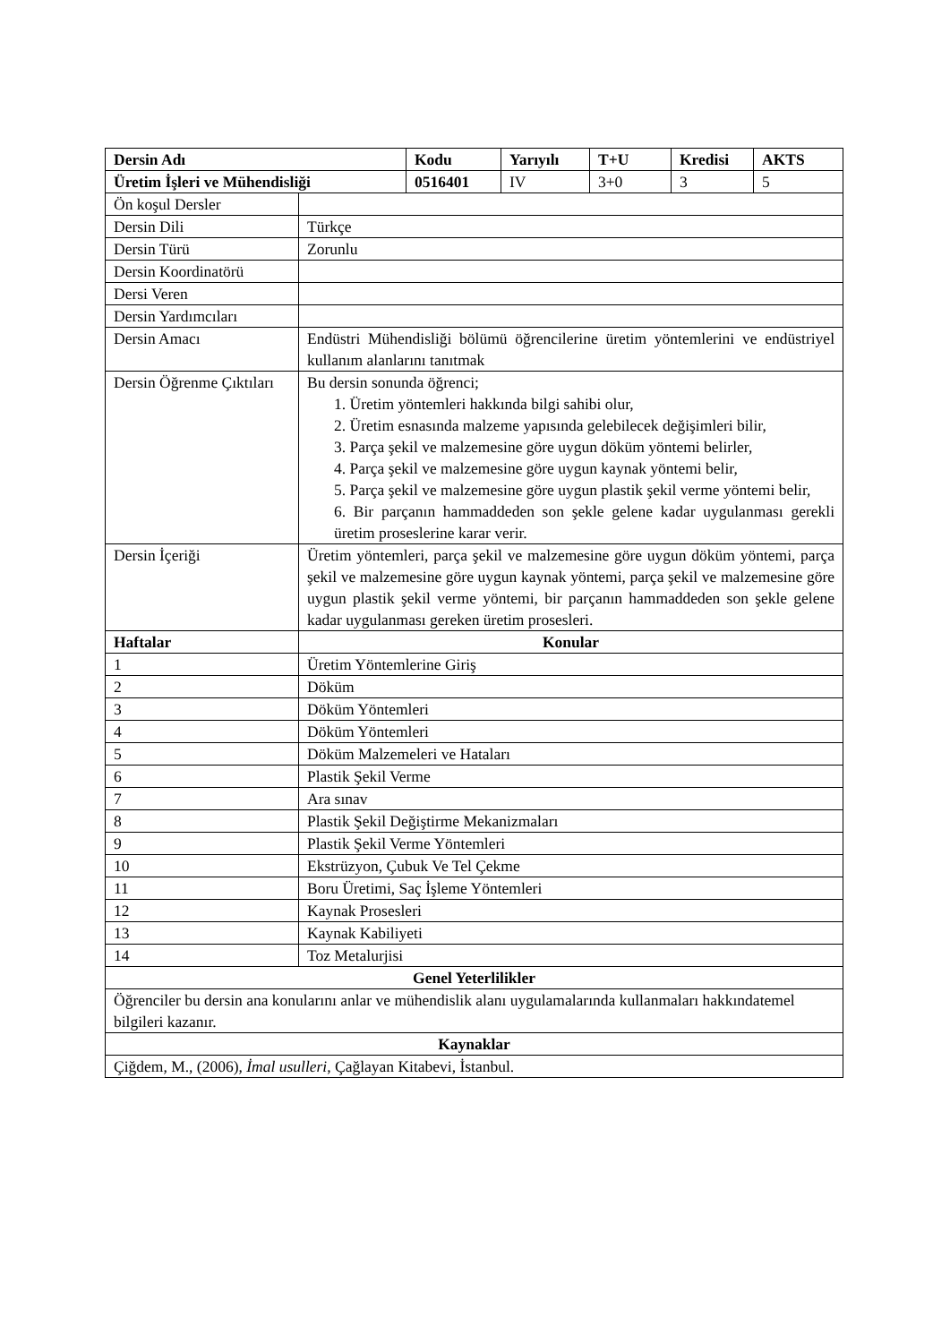| Dersin Adı | | Kodu | Yarıyılı | T+U | Kredisi | AKTS |
| --- | --- | --- | --- | --- | --- | --- |
| Üretim İşleri ve Mühendisliği | | 0516401 | IV | 3+0 | 3 | 5 |
| Ön koşul Dersler | | | | | | |
| Dersin Dili | Türkçe | | | | | |
| Dersin Türü | Zorunlu | | | | | |
| Dersin Koordinatörü | | | | | | |
| Dersi Veren | | | | | | |
| Dersin Yardımcıları | | | | | | |
| Dersin Amacı | Endüstri Mühendisliği bölümü öğrencilerine üretim yöntemlerini ve endüstriyel kullanım alanlarını tanıtmak | | | | | |
| Dersin Öğrenme Çıktıları | Bu dersin sonunda öğrenci; 1. Üretim yöntemleri hakkında bilgi sahibi olur, 2. Üretim esnasında malzeme yapısında gelebilecek değişimleri bilir, 3. Parça şekil ve malzemesine göre uygun döküm yöntemi belirler, 4. Parça şekil ve malzemesine göre uygun kaynak yöntemi belir, 5. Parça şekil ve malzemesine göre uygun plastik şekil verme yöntemi belir, 6. Bir parçanın hammaddeden son şekle gelene kadar uygulanması gerekli üretim proseslerine karar verir. | | | | | |
| Dersin İçeriği | Üretim yöntemleri, parça şekil ve malzemesine göre uygun döküm yöntemi, parça şekil ve malzemesine göre uygun kaynak yöntemi, parça şekil ve malzemesine göre uygun plastik şekil verme yöntemi, bir parçanın hammaddeden son şekle gelene kadar uygulanması gereken üretim prosesleri. | | | | | |
| Haftalar | Konular | | | | | |
| 1 | Üretim Yöntemlerine Giriş | | | | | |
| 2 | Döküm | | | | | |
| 3 | Döküm Yöntemleri | | | | | |
| 4 | Döküm Yöntemleri | | | | | |
| 5 | Döküm Malzemeleri ve Hataları | | | | | |
| 6 | Plastik Şekil Verme | | | | | |
| 7 | Ara sınav | | | | | |
| 8 | Plastik Şekil Değiştirme Mekanizmaları | | | | | |
| 9 | Plastik Şekil Verme Yöntemleri | | | | | |
| 10 | Ekstrüzyon, Çubuk Ve Tel Çekme | | | | | |
| 11 | Boru Üretimi, Saç İşleme Yöntemleri | | | | | |
| 12 | Kaynak Prosesleri | | | | | |
| 13 | Kaynak Kabiliyeti | | | | | |
| 14 | Toz Metalurjisi | | | | | |
| Genel Yeterlilikler | | | | | | |
| Öğrenciler bu dersin ana konularını anlar ve mühendislik alanı uygulamalarında kullanmaları hakkındatemel bilgileri kazanır. | | | | | | |
| Kaynaklar | | | | | | |
| Çiğdem, M., (2006), İmal usulleri , Çağlayan Kitabevi, İstanbul. | | | | | | |